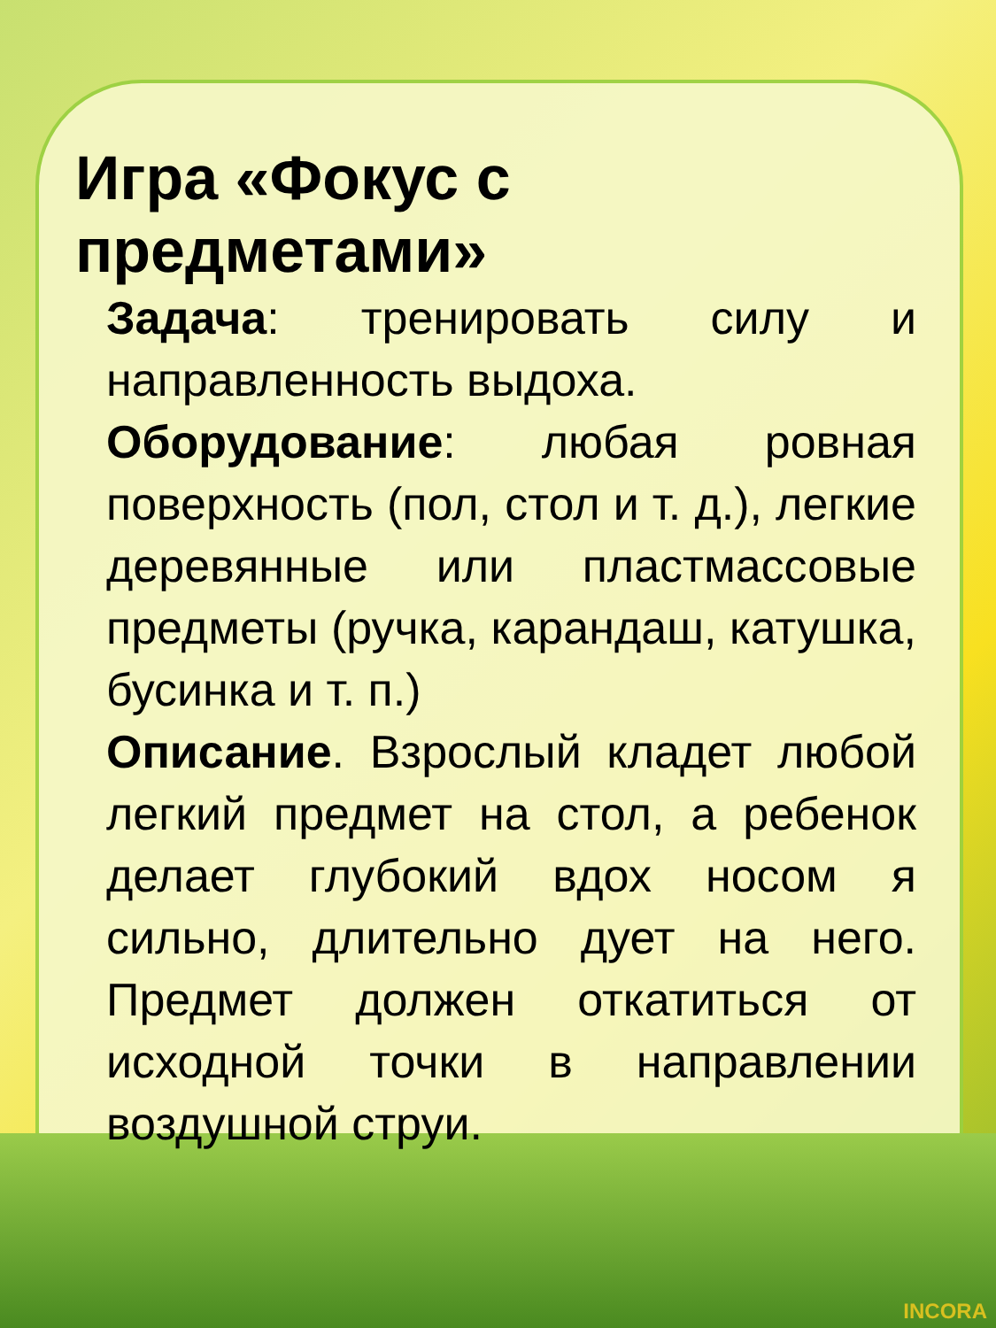Игра «Фокус с предметами»
Задача: тренировать силу и направленность выдоха.
Оборудование: любая ровная поверхность (пол, стол и т. д.), легкие деревянные или пластмассовые предметы (ручка, карандаш, катушка, бусинка и т. п.)
Описание. Взрослый кладет любой легкий предмет на стол, а ребенок делает глубокий вдох носом я сильно, длительно дует на него. Предмет должен откатиться от исходной точки в направлении воздушной струи.
INCORA